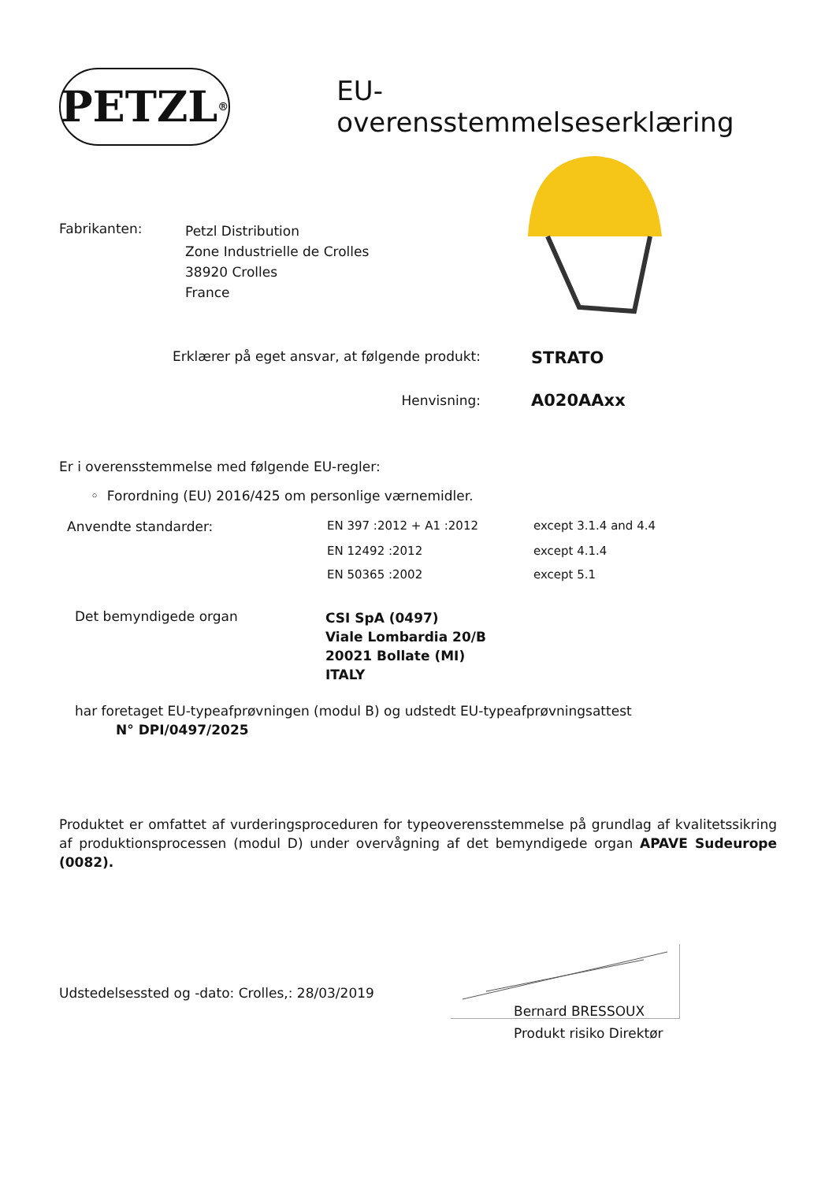PETZL<sup>®</sup>
EU-overensstemmelseserklæring
| Fabrikanten: | Petzl Distribution Zone Industrielle de Crolles 38920 Crolles France |
| Erklærer på eget ansvar, at følgende produkt: | STRATO |
| Henvisning: | A020AAxx |
Er i overensstemmelse med følgende EU-regler:
◦ Forordning (EU) 2016/425 om personlige værnemidler.
| Anvendte standarder: | EN 397 :2012 + A1 :2012 | except 3.1.4 and 4.4 |
| | EN 12492 :2012 | except 4.1.4 |
| | EN 50365 :2002 | except 5.1 |
| Det bemyndigede organ | CSI SpA (0497) Viale Lombardia 20/B 20021 Bollate (MI) ITALY |
har foretaget EU-typeafprøvningen (modul B) og udstedt EU-typeafprøvningsattest
N° DPI/0497/2025
Produktet er omfattet af vurderingsproceduren for typeoverensstemmelse på grundlag af kvalitetssikring af produktionsprocessen (modul D) under overvågning af det bemyndigede organ APAVE Sudeurope (0082).
Udstedelsessted og -dato: Crolles,: 28/03/2019
Bernard BRESSOUX
Produkt risiko Direktør